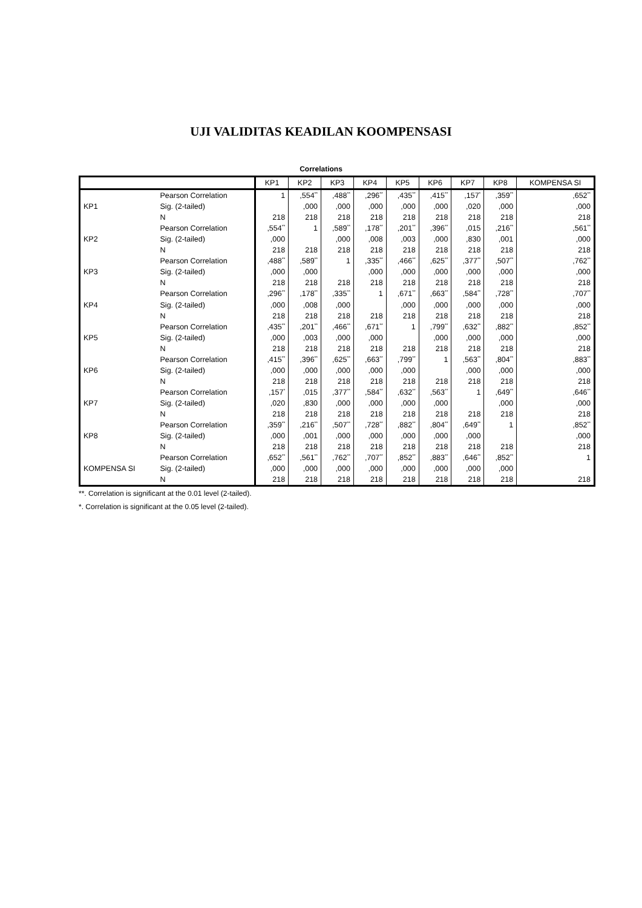UJI VALIDITAS KEADILAN KOOMPENSASI
Correlations
| | | KP1 | KP2 | KP3 | KP4 | KP5 | KP6 | KP7 | KP8 | KOMPENSA SI |
| --- | --- | --- | --- | --- | --- | --- | --- | --- | --- | --- |
| KP1 | Pearson Correlation | 1 | ,554<sup>**</sup> | ,488<sup>**</sup> | ,296<sup>**</sup> | ,435<sup>**</sup> | ,415<sup>**</sup> | ,157<sup>*</sup> | ,359<sup>**</sup> | ,652<sup>**</sup> |
| | Sig. (2-tailed) | | ,000 | ,000 | ,000 | ,000 | ,000 | ,020 | ,000 | ,000 |
| | N | 218 | 218 | 218 | 218 | 218 | 218 | 218 | 218 | 218 |
| KP2 | Pearson Correlation | ,554<sup>**</sup> | 1 | ,589<sup>**</sup> | ,178<sup>**</sup> | ,201<sup>**</sup> | ,396<sup>**</sup> | ,015 | ,216<sup>**</sup> | ,561<sup>**</sup> |
| | Sig. (2-tailed) | ,000 | | ,000 | ,008 | ,003 | ,000 | ,830 | ,001 | ,000 |
| | N | 218 | 218 | 218 | 218 | 218 | 218 | 218 | 218 | 218 |
| KP3 | Pearson Correlation | ,488<sup>**</sup> | ,589<sup>**</sup> | 1 | ,335<sup>**</sup> | ,466<sup>**</sup> | ,625<sup>**</sup> | ,377<sup>**</sup> | ,507<sup>**</sup> | ,762<sup>**</sup> |
| | Sig. (2-tailed) | ,000 | ,000 | | ,000 | ,000 | ,000 | ,000 | ,000 | ,000 |
| | N | 218 | 218 | 218 | 218 | 218 | 218 | 218 | 218 | 218 |
| KP4 | Pearson Correlation | ,296<sup>**</sup> | ,178<sup>**</sup> | ,335<sup>**</sup> | 1 | ,671<sup>**</sup> | ,663<sup>**</sup> | ,584<sup>**</sup> | ,728<sup>**</sup> | ,707<sup>**</sup> |
| | Sig. (2-tailed) | ,000 | ,008 | ,000 | | ,000 | ,000 | ,000 | ,000 | ,000 |
| | N | 218 | 218 | 218 | 218 | 218 | 218 | 218 | 218 | 218 |
| KP5 | Pearson Correlation | ,435<sup>**</sup> | ,201<sup>**</sup> | ,466<sup>**</sup> | ,671<sup>**</sup> | 1 | ,799<sup>**</sup> | ,632<sup>**</sup> | ,882<sup>**</sup> | ,852<sup>**</sup> |
| | Sig. (2-tailed) | ,000 | ,003 | ,000 | ,000 | | ,000 | ,000 | ,000 | ,000 |
| | N | 218 | 218 | 218 | 218 | 218 | 218 | 218 | 218 | 218 |
| KP6 | Pearson Correlation | ,415<sup>**</sup> | ,396<sup>**</sup> | ,625<sup>**</sup> | ,663<sup>**</sup> | ,799<sup>**</sup> | 1 | ,563<sup>**</sup> | ,804<sup>**</sup> | ,883<sup>**</sup> |
| | Sig. (2-tailed) | ,000 | ,000 | ,000 | ,000 | ,000 | | ,000 | ,000 | ,000 |
| | N | 218 | 218 | 218 | 218 | 218 | 218 | 218 | 218 | 218 |
| KP7 | Pearson Correlation | ,157<sup>*</sup> | ,015 | ,377<sup>**</sup> | ,584<sup>**</sup> | ,632<sup>**</sup> | ,563<sup>**</sup> | 1 | ,649<sup>**</sup> | ,646<sup>**</sup> |
| | Sig. (2-tailed) | ,020 | ,830 | ,000 | ,000 | ,000 | ,000 | | ,000 | ,000 |
| | N | 218 | 218 | 218 | 218 | 218 | 218 | 218 | 218 | 218 |
| KP8 | Pearson Correlation | ,359<sup>**</sup> | ,216<sup>**</sup> | ,507<sup>**</sup> | ,728<sup>**</sup> | ,882<sup>**</sup> | ,804<sup>**</sup> | ,649<sup>**</sup> | 1 | ,852<sup>**</sup> |
| | Sig. (2-tailed) | ,000 | ,001 | ,000 | ,000 | ,000 | ,000 | ,000 | | ,000 |
| | N | 218 | 218 | 218 | 218 | 218 | 218 | 218 | 218 | 218 |
| KOMPENSA SI | Pearson Correlation | ,652<sup>**</sup> | ,561<sup>**</sup> | ,762<sup>**</sup> | ,707<sup>**</sup> | ,852<sup>**</sup> | ,883<sup>**</sup> | ,646<sup>**</sup> | ,852<sup>**</sup> | 1 |
| | Sig. (2-tailed) | ,000 | ,000 | ,000 | ,000 | ,000 | ,000 | ,000 | ,000 | |
| | N | 218 | 218 | 218 | 218 | 218 | 218 | 218 | 218 | 218 |
**. Correlation is significant at the 0.01 level (2-tailed).
*. Correlation is significant at the 0.05 level (2-tailed).